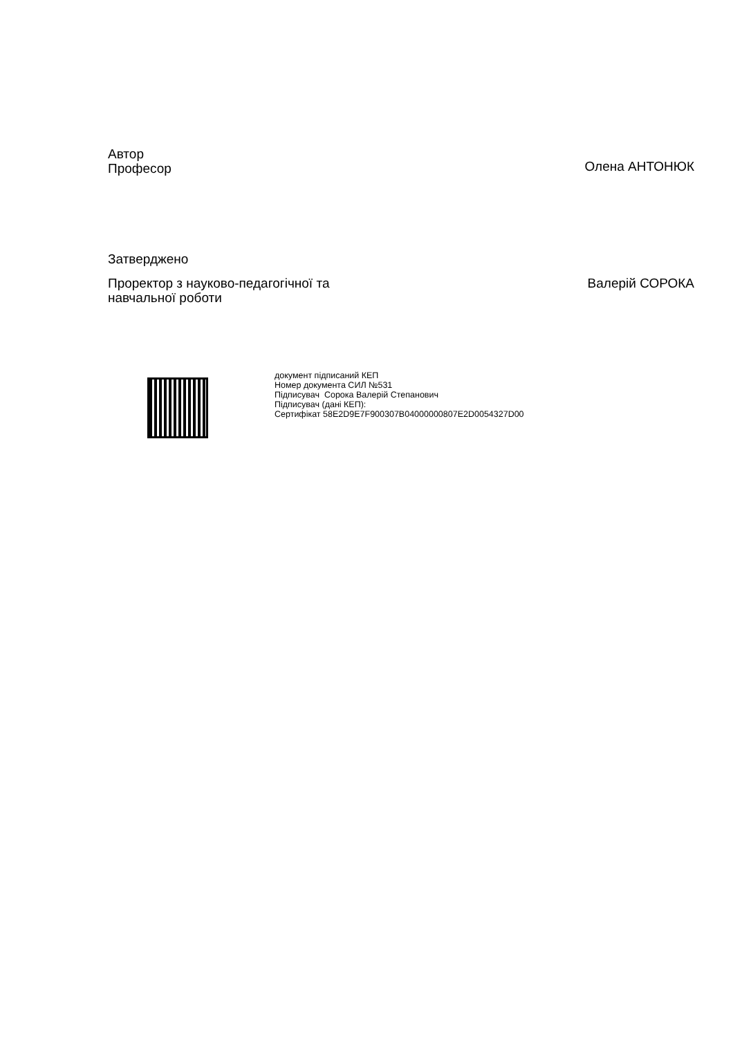Автор
Професор
Олена АНТОНЮК
Затверджено
Проректор з науково-педагогічної та
навчальної роботи
Валерій СОРОКА
документ підписаний КЕП
Номер документа СИЛ №531
Підписувач Сорока Валерій Степанович
Підписувач (дані КЕП):
Сертифікат 58E2D9E7F900307B04000000807E2D0054327D00